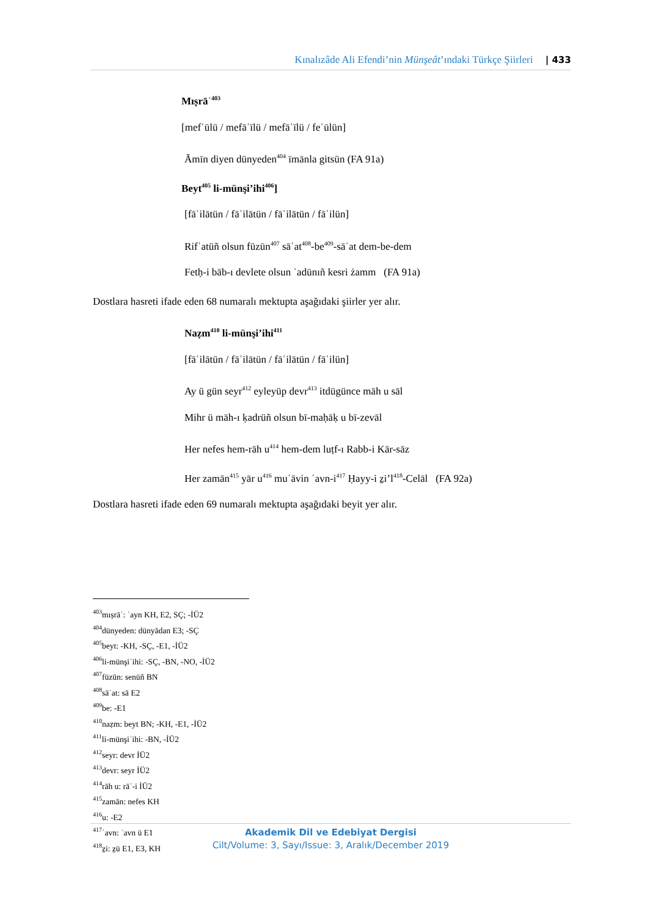Kınalızâde Ali Efendi’nin Münşeât’ındaki Türkçe Şiirleri | 433
Mıṣrāʿ<sup>403</sup>
[mefʿūlü / mefāʿīlü / mefāʿīlü / feʿūlün]
Āmīn diyen dünyeden<sup>404</sup> īmānla gitsün (FA 91a)
Beyt<sup>405</sup> li-münşi’ihi<sup>406</sup>]
[fāʿilātün / fāʿilātün / fāʿilātün / fāʿilün]
Rifʿatüñ olsun füzūn<sup>407</sup> sāʿat<sup>408</sup>-be<sup>409</sup>-sāʿat dem-be-dem
Fetḥ-i bāb-ı devlete olsun ʿadūnıñ kesri żamm (FA 91a)
Dostlara hasreti ifade eden 68 numaralı mektupta aşağıdaki şiirler yer alır.
Naẓm<sup>410</sup> li-münşi’ihi<sup>411</sup>
[fāʿilātün / fāʿilātün / fāʿilātün / fāʿilün]
Ay ü gün seyr<sup>412</sup> eyleyüp devr<sup>413</sup> itdügünce māh u sāl
Mihr ü māh-ı ḳadrüñ olsun bī-maḥāḳ u bī-zevāl
Her nefes hem-rāh u<sup>414</sup> hem-dem luṭf-ı Rabb-i Kār-sāz
Her zamān<sup>415</sup> yār u<sup>416</sup> muʿāvin ʿavn-i<sup>417</sup> Ḥayy-i ẕi’l<sup>418</sup>-Celāl (FA 92a)
Dostlara hasreti ifade eden 69 numaralı mektupta aşağıdaki beyit yer alır.
<sup>403</sup> mıṣrāʿ: ʿayn KH, E2, SÇ; -İÜ2
<sup>404</sup> dünyeden: dünyādan E3; -SÇ
<sup>405</sup> beyt: -KH, -SÇ, -E1, -İÜ2
<sup>406</sup> li-münşiʾihi: -SÇ, -BN, -NO, -İÜ2
<sup>407</sup> füzūn: senüñ BN
<sup>408</sup> sāʿat: sā E2
<sup>409</sup> be: -E1
<sup>410</sup> naẓm: beyt BN; -KH, -E1, -İÜ2
<sup>411</sup> li-münşiʾihi: -BN, -İÜ2
<sup>412</sup> seyr: devr İÜ2
<sup>413</sup> devr: seyr İÜ2
<sup>414</sup> rāh u: rāʾ-i İÜ2
<sup>415</sup> zamān: nefes KH
<sup>416</sup> u: -E2
<sup>417</sup> ʿavn: ʿavn ü E1
<sup>418</sup> ẕi: ẕü E1, E3, KH
Akademik Dil ve Edebiyat Dergisi
Cilt/Volume: 3, Sayı/Issue: 3, Aralık/December 2019